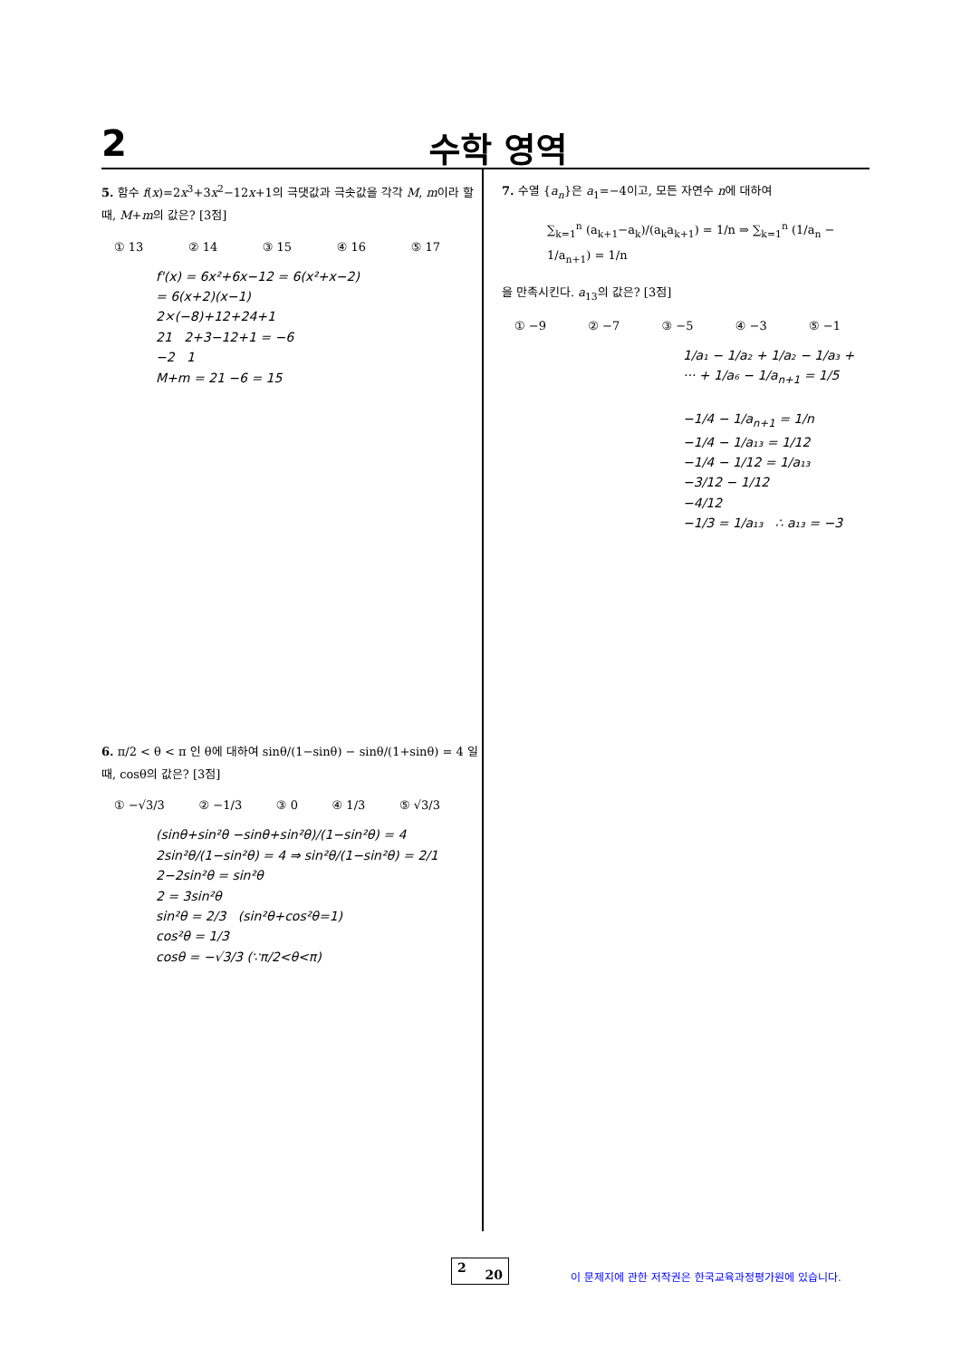2
수학 영역
5. 함수 f(x)=2x<sup>3</sup>+3x<sup>2</sup>−12x+1의 극댓값과 극솟값을 각각 M, m이라 할 때, M+m의 값은? [3점]
① 13 ② 14 ③ 15 ④ 16 ⑤ 17
f'(x) = 6x²+6x−12 = 6(x²+x−2)
= 6(x+2)(x−1)
2×(−8)+12+24+1
21 2+3−12+1 = −6
−2 1
M+m = 21 −6 = 15
6. π/2 < θ < π 인 θ에 대하여 sinθ/(1−sinθ) − sinθ/(1+sinθ) = 4 일 때, cosθ의 값은? [3점]
① −√3/3 ② −1/3 ③ 0 ④ 1/3 ⑤ √3/3
(sinθ+sin²θ −sinθ+sin²θ)/(1−sin²θ) = 4
2sin²θ/(1−sin²θ) = 4 ⇒ sin²θ/(1−sin²θ) = 2/1
2−2sin²θ = sin²θ
2 = 3sin²θ
sin²θ = 2/3 (sin²θ+cos²θ=1)
cos²θ = 1/3
cosθ = −√3/3 (∵π/2<θ<π)
7. 수열 {a<sub>n</sub>}은 a<sub>1</sub>=−4이고, 모든 자연수 n에 대하여
∑<sub>k=1</sub><sup>n</sup> (a<sub>k+1</sub>−a<sub>k</sub>)/(a<sub>k</sub>a<sub>k+1</sub>) = 1/n ⇒ ∑<sub>k=1</sub><sup>n</sup> (1/a<sub>n</sub> − 1/a<sub>n+1</sub>) = 1/n
을 만족시킨다. a<sub>13</sub>의 값은? [3점]
① −9 ② −7 ③ −5 ④ −3 ⑤ −1
1/a₁ − 1/a₂ + 1/a₂ − 1/a₃ + ··· + 1/a₆ − 1/a<sub>n+1</sub> = 1/5
−1/4 − 1/a<sub>n+1</sub> = 1/n
−1/4 − 1/a₁₃ = 1/12
−1/4 − 1/12 = 1/a₁₃
−3/12 − 1/12
−4/12
−1/3 = 1/a₁₃ ∴ a₁₃ = −3
2 20
이 문제지에 관한 저작권은 한국교육과정평가원에 있습니다.